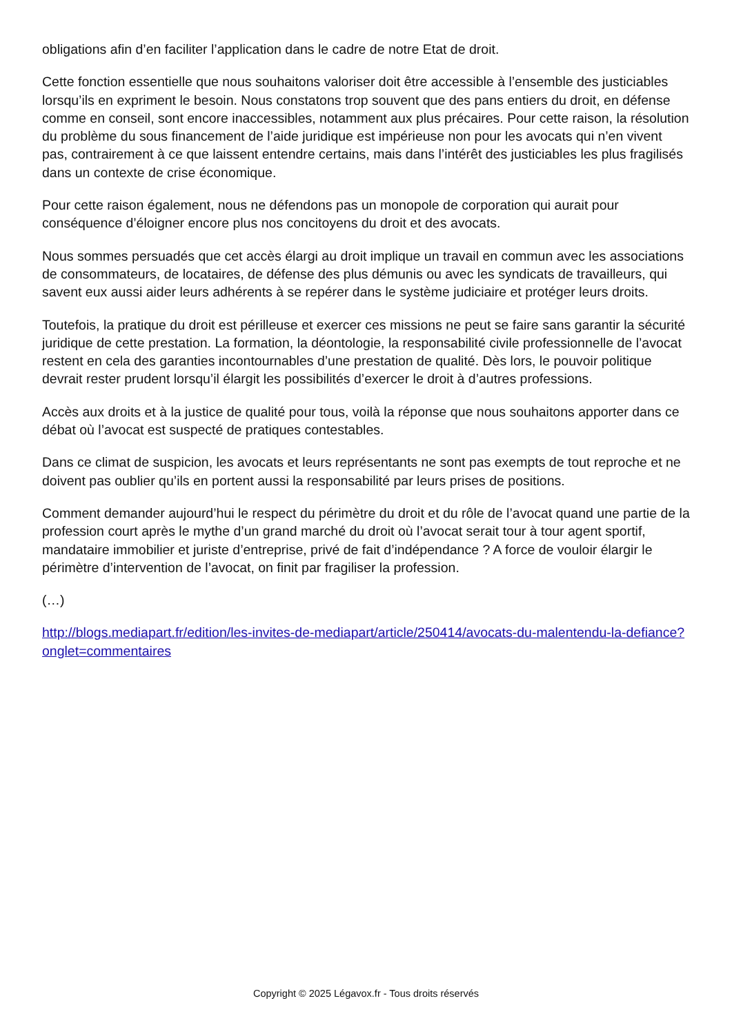obligations afin d’en faciliter l’application dans le cadre de notre Etat de droit.
Cette fonction essentielle que nous souhaitons valoriser doit être accessible à l’ensemble des justiciables lorsqu’ils en expriment le besoin. Nous constatons trop souvent que des pans entiers du droit, en défense comme en conseil, sont encore inaccessibles, notamment aux plus précaires. Pour cette raison, la résolution du problème du sous financement de l’aide juridique est impérieuse non pour les avocats qui n’en vivent pas, contrairement à ce que laissent entendre certains, mais dans l’intérêt des justiciables les plus fragilisés dans un contexte de crise économique.
Pour cette raison également, nous ne défendons pas un monopole de corporation qui aurait pour conséquence d’éloigner encore plus nos concitoyens du droit et des avocats.
Nous sommes persuadés que cet accès élargi au droit implique un travail en commun avec les associations de consommateurs, de locataires, de défense des plus démunis ou avec les syndicats de travailleurs, qui savent eux aussi aider leurs adhérents à se repérer dans le système judiciaire et protéger leurs droits.
Toutefois, la pratique du droit est périlleuse et exercer ces missions ne peut se faire sans garantir la sécurité juridique de cette prestation. La formation, la déontologie, la responsabilité civile professionnelle de l’avocat restent en cela des garanties incontournables d’une prestation de qualité. Dès lors, le pouvoir politique devrait rester prudent lorsqu’il élargit les possibilités d’exercer le droit à d’autres professions.
Accès aux droits et à la justice de qualité pour tous, voilà la réponse que nous souhaitons apporter dans ce débat où l’avocat est suspecté de pratiques contestables.
Dans ce climat de suspicion, les avocats et leurs représentants ne sont pas exempts de tout reproche et ne doivent pas oublier qu’ils en portent aussi la responsabilité par leurs prises de positions.
Comment demander aujourd’hui le respect du périmètre du droit et du rôle de l’avocat quand une partie de la profession court après le mythe d’un grand marché du droit où l’avocat serait tour à tour agent sportif, mandataire immobilier et juriste d’entreprise, privé de fait d’indépendance ? A force de vouloir élargir le périmètre d’intervention de l’avocat, on finit par fragiliser la profession.
(…)
http://blogs.mediapart.fr/edition/les-invites-de-mediapart/article/250414/avocats-du-malentendu-la-defiance?onglet=commentaires
Copyright © 2025 Légavox.fr - Tous droits réservés